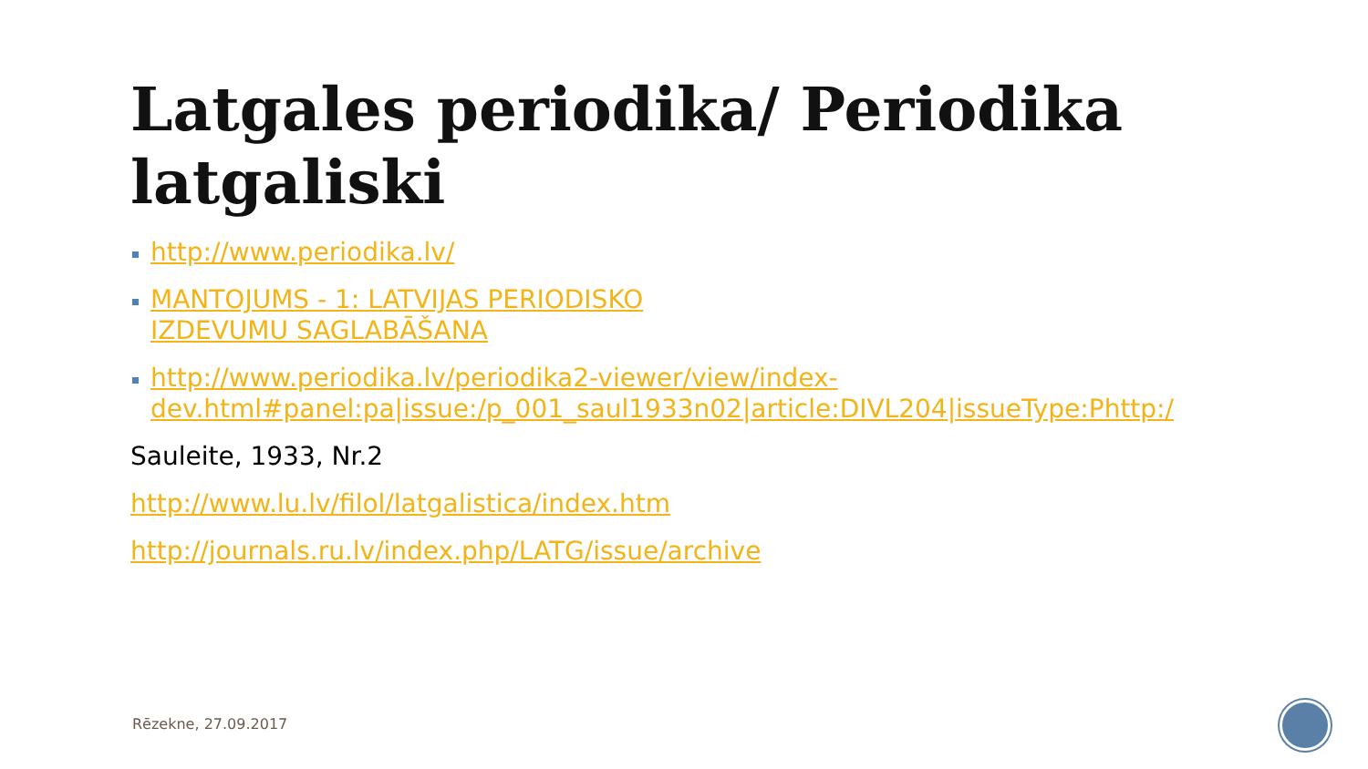Latgales periodika/ Periodika latgaliski
http://www.periodika.lv/
MANTOJUMS - 1: LATVIJAS PERIODISKO
IZDEVUMU SAGLABĀŠANA
http://www.periodika.lv/periodika2-viewer/view/index-dev.html#panel:pa|issue:/p_001_saul1933n02|article:DIVL204|issueType:Phttp:/
Sauleite, 1933, Nr.2
http://www.lu.lv/filol/latgalistica/index.htm
http://journals.ru.lv/index.php/LATG/issue/archive
Rēzekne, 27.09.2017